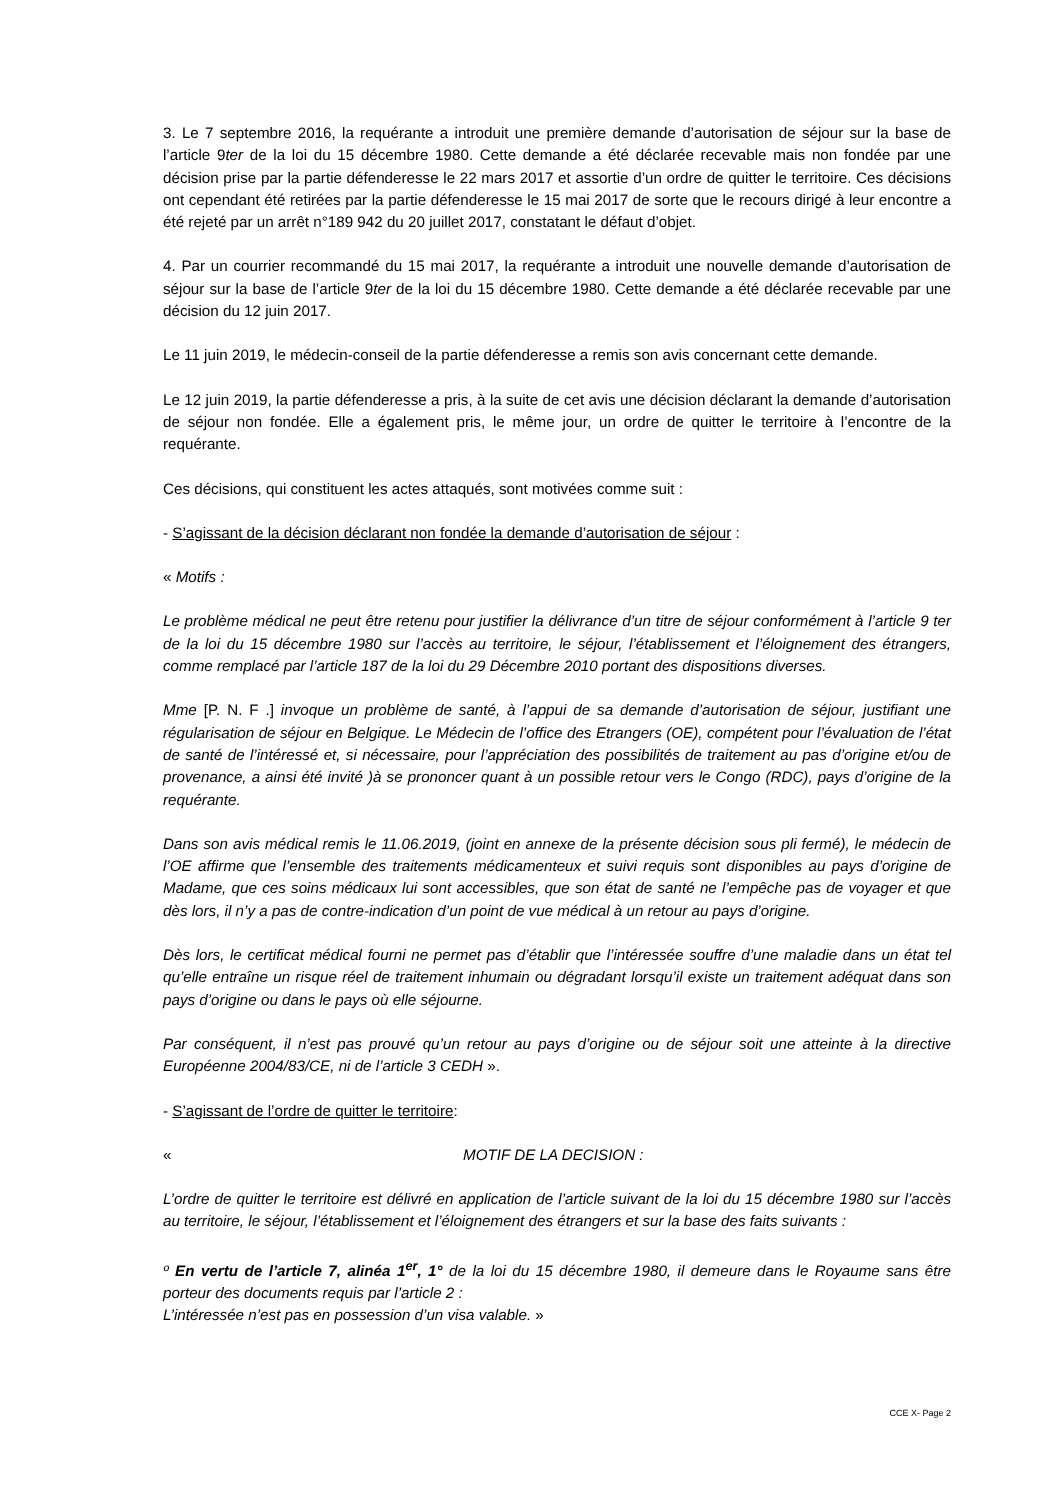3. Le 7 septembre 2016, la requérante a introduit une première demande d’autorisation de séjour sur la base de l’article 9ter de la loi du 15 décembre 1980. Cette demande a été déclarée recevable mais non fondée par une décision prise par la partie défenderesse le 22 mars 2017 et assortie d’un ordre de quitter le territoire. Ces décisions ont cependant été retirées par la partie défenderesse le 15 mai 2017 de sorte que le recours dirigé à leur encontre a été rejeté par un arrêt n°189 942 du 20 juillet 2017, constatant le défaut d’objet.
4. Par un courrier recommandé du 15 mai 2017, la requérante a introduit une nouvelle demande d’autorisation de séjour sur la base de l’article 9ter de la loi du 15 décembre 1980. Cette demande a été déclarée recevable par une décision du 12 juin 2017.
Le 11 juin 2019, le médecin-conseil de la partie défenderesse a remis son avis concernant cette demande.
Le 12 juin 2019, la partie défenderesse a pris, à la suite de cet avis une décision déclarant la demande d’autorisation de séjour non fondée. Elle a également pris, le même jour, un ordre de quitter le territoire à l’encontre de la requérante.
Ces décisions, qui constituent les actes attaqués, sont motivées comme suit :
- S’agissant de la décision déclarant non fondée la demande d’autorisation de séjour :
« Motifs :
Le problème médical ne peut être retenu pour justifier la délivrance d’un titre de séjour conformément à l’article 9 ter de la loi du 15 décembre 1980 sur l’accès au territoire, le séjour, l’établissement et l’éloignement des étrangers, comme remplacé par l’article 187 de la loi du 29 Décembre 2010 portant des dispositions diverses.
Mme [P. N. F .] invoque un problème de santé, à l’appui de sa demande d’autorisation de séjour, justifiant une régularisation de séjour en Belgique. Le Médecin de l’office des Etrangers (OE), compétent pour l’évaluation de l’état de santé de l’intéressé et, si nécessaire, pour l’appréciation des possibilités de traitement au pas d’origine et/ou de provenance, a ainsi été invité )à se prononcer quant à un possible retour vers le Congo (RDC), pays d’origine de la requérante.
Dans son avis médical remis le 11.06.2019, (joint en annexe de la présente décision sous pli fermé), le médecin de l’OE affirme que l’ensemble des traitements médicamenteux et suivi requis sont disponibles au pays d’origine de Madame, que ces soins médicaux lui sont accessibles, que son état de santé ne l’empêche pas de voyager et que dès lors, il n’y a pas de contre-indication d’un point de vue médical à un retour au pays d’origine.
Dès lors, le certificat médical fourni ne permet pas d’établir que l’intéressée souffre d’une maladie dans un état tel qu’elle entraîne un risque réel de traitement inhumain ou dégradant lorsqu’il existe un traitement adéquat dans son pays d’origine ou dans le pays où elle séjourne.
Par conséquent, il n’est pas prouvé qu’un retour au pays d’origine ou de séjour soit une atteinte à la directive Européenne 2004/83/CE, ni de l’article 3 CEDH ».
- S’agissant de l’ordre de quitter le territoire:
« MOTIF DE LA DECISION :
L’ordre de quitter le territoire est délivré en application de l’article suivant de la loi du 15 décembre 1980 sur l’accès au territoire, le séjour, l’établissement et l’éloignement des étrangers et sur la base des faits suivants :
º En vertu de l’article 7, alinéa 1<sup>er</sup>, 1° de la loi du 15 décembre 1980, il demeure dans le Royaume sans être porteur des documents requis par l’article 2 :
L’intéressée n’est pas en possession d’un visa valable. »
CCE X- Page 2